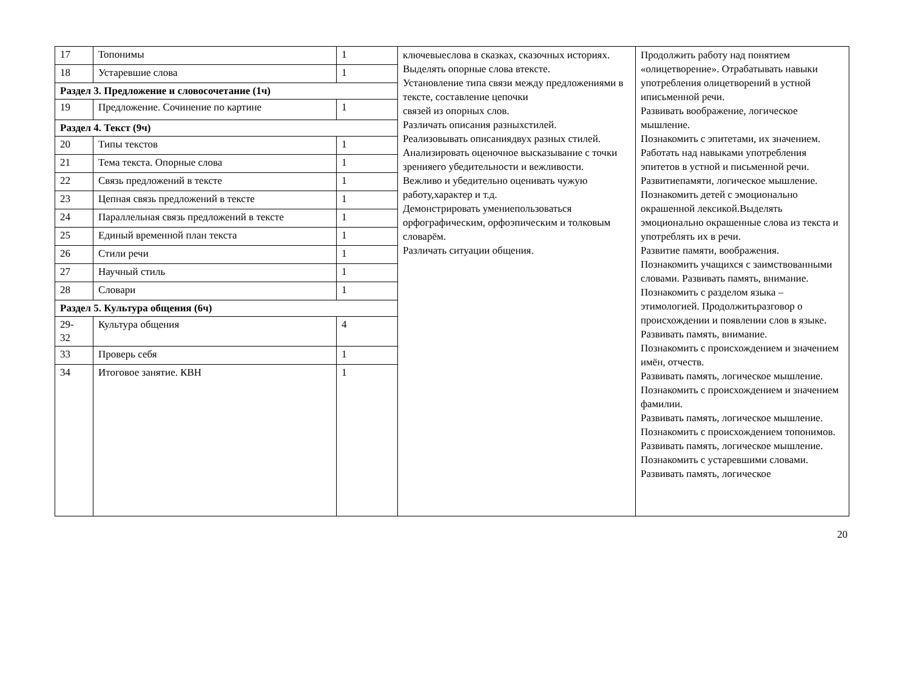| 17 | Топонимы | 1 | ключевыеслова в сказках, сказочных историях. Выделять опорные слова втексте. Установление типа связи между предложениями в тексте, составление цепочки связей из опорных слов. Различать описания разныхстилей. Реализовывать описаниядвух разных стилей. Анализировать оценочное высказывание с точки зренияего убедительности и вежливости. Вежливо и убедительно оценивать чужую работу,характер и т.д. Демонстрировать умениепользоваться орфографическим, орфоэпическим и толковым словарём. Различать ситуации общения. | Продолжить работу над понятием «олицетворение». Отрабатывать навыки употребления олицетворений в устной иписьменной речи. Развивать воображение, логическое мышление. Познакомить с эпитетами, их значением. Работать над навыками употребления эпитетов в устной и письменной речи. Развитиепамяти, логическое мышление. Познакомить детей с эмоционально окрашенной лексикой.Выделять эмоционально окрашенные слова из текста и употреблять их в речи. Развитие памяти, воображения. Познакомить учащихся с заимствованными словами. Развивать память, внимание. Познакомить с разделом языка – этимологией. Продолжитьразговор о происхождении и появлении слов в языке. Развивать память, внимание. Познакомить с происхождением и значением имён, отчеств. Развивать память, логическое мышление. Познакомить с происхождением и значением фамилии. Развивать память, логическое мышление. Познакомить с происхождением топонимов. Развивать память, логическое мышление. Познакомить с устаревшими словами. Развивать память, логическое |
| 18 | Устаревшие слова | 1 | | |
| Раздел 3. Предложение и словосочетание (1ч) | | | | |
| 19 | Предложение. Сочинение по картине | 1 | | |
| Раздел 4. Текст (9ч) | | | | |
| 20 | Типы текстов | 1 | | |
| 21 | Тема текста. Опорные слова | 1 | | |
| 22 | Связь предложений в тексте | 1 | | |
| 23 | Цепная связь предложений в тексте | 1 | | |
| 24 | Параллельная связь предложений в тексте | 1 | | |
| 25 | Единый временной план текста | 1 | | |
| 26 | Стили речи | 1 | | |
| 27 | Научный стиль | 1 | | |
| 28 | Словари | 1 | | |
| Раздел 5. Культура общения (6ч) | | | | |
| 29- 32 | Культура общения | 4 | | |
| 33 | Проверь себя | 1 | | |
| 34 | Итоговое занятие. КВН | 1 | | |
20